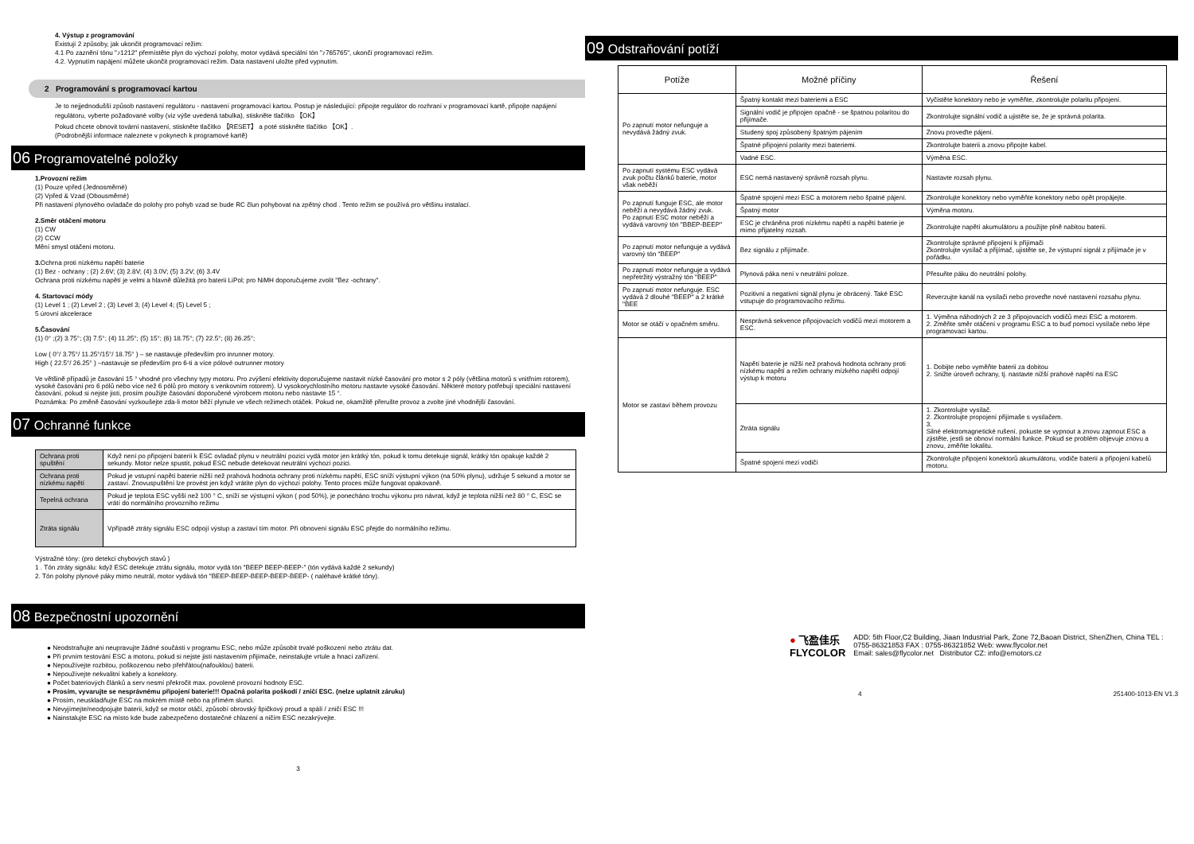4. Výstup z programování
Existují 2 způsoby, jak ukončit programovací režim:
4.1 Po zaznění tónu "♪1212" přemístěte plyn do výchozí polohy, motor vydává speciální tón "♪765765", ukončí programovací režim.
4.2. Vypnutím napájení můžete ukončit programovací režim. Data nastavení uložte před vypnutím.
2 Programování s programovací kartou
Je to nejjednodušší způsob nastavení regulátoru - nastavení programovací kartou. Postup je následující: připojte regulátor do rozhraní v programovací kartě, připojte napájení regulátoru, vyberte požadované volby (viz výše uvedená tabulka), stiskněte tlačítko 【OK】
Pokud chcete obnovit tovární nastavení, stiskněte tlačítko 【RESET】 a poté stiskněte tlačítko 【OK】.
(Podrobnější informace naleznete v pokynech k programové kartě)
06 Programovatelné položky
1.Provozní režim
(1) Pouze vpřed (Jednosměrné)
(2) Vpřed & Vzad (Obousměrné)
Při nastavení plynového ovladače do polohy pro pohyb vzad se bude RC člun pohybovat na zpětný chod . Tento režim se používá pro většinu instalací.
2.Směr otáčení motoru
(1) CW
(2) CCW
Mění smysl otáčení motoru.
3. Ochrna proti nízkému napětí baterie
(1) Bez - ochrany ; (2) 2.6V; (3) 2.8V; (4) 3.0V; (5) 3.2V; (6) 3.4V
Ochrana proti nízkému napětí je velmi a hlavně důležitá pro baterii LiPol; pro NiMH doporučujeme zvolit "Bez -ochrany".
4. Startovací módy
(1) Level 1 ; (2) Level 2 ; (3) Level 3; (4) Level 4; (5) Level 5 ;
5 úrovní akcelerace
5.Časování
(1) 0° ;(2) 3.75°; (3) 7.5°; (4) 11.25°; (5) 15°; (6) 18.75°; (7) 22.5°; (8) 26.25°;
Low ( 0°/ 3.75°/ 11.25°/15°/ 18.75° ) – se nastavuje především pro inrunner motory.
High ( 22.5°/ 26.25° ) –nastavuje se především pro 6-ti a více pólové outrunner motory
Ve většině případů je časování 15 ° vhodné pro všechny typy motoru. Pro zvýšení efektivity doporučujeme nastavit nízké časování pro motor s 2 póly (většina motorů s vnitřním rotorem), vysoké časování pro 6 pólů nebo více než 6 pólů pro motory s venkovním rotorem). U vysokorychlostního motoru nastavte vysoké časování. Některé motory potřebují speciální nastavení časování, pokud si nejste jisti, prosím použijte časování doporučené výrobcem motoru nebo nastavte 15 °.
Poznámka: Po změně časování vyzkoušejte zda-li motor běží plynule ve všech režimech otáček. Pokud ne, okamžitě přerušte provoz a zvolte jiné vhodnější časování.
07 Ochranné funkce
| Ochrana proti spuštění | Když není po připojení baterií k ESC ovladač plynu v neutrální pozici vydá motor jen krátký tón, pokud k tomu detekuje signál, krátký tón opakuje každé 2 sekundy. Motor nelze spustit, pokud ESC nebude detekovat neutrální výchozí pozici. |
| Ochrana proti nízkému napětí | Pokud je vstupní napětí baterie nižší než prahová hodnota ochrany proti nízkému napětí, ESC sníží výstupní výkon (na 50% plynu), udržuje 5 sekund a motor se zastaví. Znovuspuštění lze provést jen když vrátíte plyn do výchozí polohy. Tento proces může fungovat opakovaně. |
| Tepelná ochrana | Pokud je teplota ESC vyšší než 100 ° C, sníží se výstupní výkon ( pod 50%), je ponecháno trochu výkonu pro návrat, když je teplota nižší než 80 ° C, ESC se vrátí do normálního provozního režimu |
| Ztráta signálu | Vpřípadě ztráty signálu ESC odpojí výstup a zastaví tím motor. Při obnovení signálu ESC přejde do normálního režimu. |
Výstražné tóny: (pro detekci chybových stavů )
1 . Tón ztráty signálu: když ESC detekuje ztrátu signálu, motor vydá tón "BEEP BEEP-BEEP-" (tón vydává každé 2 sekundy)
2. Tón polohy plynové páky mimo neutrál, motor vydává tón "BEEP-BEEP-BEEP-BEEP-BEEP- ( naléhavé krátké tóny).
08 Bezpečnostní upozornění
● Neodstraňujte ani neupravujte žádné součásti v programu ESC, nebo může způsobit trvalé poškození nebo ztrátu dat.
● Při prvním testování ESC a motoru, pokud si nejste jisti nastavením přijímače, neinstalujte vrtule a hnací zařízení.
● Nepoužívejte rozbitou, poškozenou nebo přehřátou(nafouklou) baterii.
● Nepoužívejte nekvalitní kabely a konektory.
● Počet bateriových článků a serv nesmí překročit max. povolené provozní hodnoty ESC.
● Prosím, vyvarujte se nesprávnému připojení baterie!!! Opačná polarita poškodí / zničí ESC. (nelze uplatnit záruku)
● Prosím, neuskladňujte ESC na mokrém místě nebo na přímém slunci.
● Nevyjímejte/neodpojujte baterii, když se motor otáčí, způsobí obrovský špičkový proud a spálí / zničí ESC !!!
● Nainstalujte ESC na místo kde bude zabezpečeno dostatečné chlazení a ničím ESC nezakrývejte.
3
09 Odstraňování potíží
| Potíže | Možné příčiny | Řešení |
| --- | --- | --- |
| Po zapnutí motor nefunguje a nevydává žádný zvuk. | Špatný kontakt mezi bateriemi a ESC | Vyčistěte konektory nebo je vyměňte, zkontrolujte polaritu připojení. |
| | Signální vodič je připojen opačně - se špatnou polaritou do přijímače. | Zkontrolujte signální vodič a ujistěte se, že je správná polarita. |
| | Studený spoj způsobený špatným pájením | Znovu proveďte pájení. |
| | Špatné připojení polarity mezi bateriemi. | Zkontrolujte baterii a znovu připojte kabel. |
| | Vadné ESC. | Výměna ESC. |
| Po zapnutí systému ESC vydává zvuk počtu článků baterie, motor však neběží | ESC nemá nastavený správně rozsah plynu. | Nastavte rozsah plynu. |
| Po zapnutí funguje ESC, ale motor neběží a nevydává žádný zvuk. Po zapnutí ESC motor neběží a vydává varovný tón "BBEP-BEEP" | Špatné spojení mezi ESC a motorem nebo špatné pájení. | Zkontrolujte konektory nebo vyměňte konektory nebo opět propájejte. |
| | Špatný motor | Výměna motoru. |
| | ESC je chráněna proti nízkému napětí a napětí baterie je mimo přijatelný rozsah. | Zkontrolujte napětí akumulátoru a použijte plně nabitou baterii. |
| Po zapnutí motor nefunguje a vydává varovný tón "BEEP" | Bez signálu z přijímače. | Zkontrolujte správné připojení k přijímači Zkontrolujte vysílač a přijímač, ujistěte se, že výstupní signál z přijímače je v pořádku. |
| Po zapnutí motor nefunguje a vydává nepřetržitý výstražný tón "BEEP" | Plynová páka není v neutrální poloze. | Přesuňte páku do neutrální polohy. |
| Po zapnutí motor nefunguje. ESC vydává 2 dlouhé "BEEP" a 2 krátké "BEE | Pozitivní a negativní signál plynu je obrácený. Také ESC vstupuje do programovacího režimu. | Reverzujte kanál na vysílači nebo proveďte nové nastavení rozsahu plynu. |
| Motor se otáčí v opačném směru. | Nesprávná sekvence připojovacích vodičů mezi motorem a ESC. | 1. Výměna náhodných 2 ze 3 připojovacích vodičů mezi ESC a motorem. 2. Změňte směr otáčení v programu ESC a to buď pomocí vysílače nebo lépe programovací kartou. |
| Motor se zastaví během provozu | Napětí baterie je nižší než prahová hodnota ochrany proti nízkému napětí a režim ochrany mízkého napětí odpojí výstup k motoru | 1. Dobijte nebo vyměňte baterii za dobitou 2. Snižte úroveň ochrany, tj. nastavte nižší prahové napětí na ESC |
| | Ztráta signálu | 1. Zkontrolujte vysílač. 2. Zkontrolujte propojení přijímaše s vysílačem. 3. Silné elektromagnetické rušení, pokuste se vypnout a znovu zapnout ESC a zjistěte, jestli se obnoví normální funkce. Pokud se problém objevuje znovu a znovu, změňte lokalitu. |
| | Špatné spojení mezi vodiči | Zkontrolujte připojení konektorů akumulátoru, vodiče baterií a připojení kabelů motoru. |
● 飞盈佳乐
FLYCOLOR
ADD: 5th Floor,C2 Building, Jiaan Industrial Park, Zone 72,Baoan District, ShenZhen, China TEL : 0755-86321853 FAX : 0755-86321852 Web: www.flycolor.net
Email: sales@flycolor.net Distributor CZ: info@emotors.cz
4 251400-1013-EN V1.3